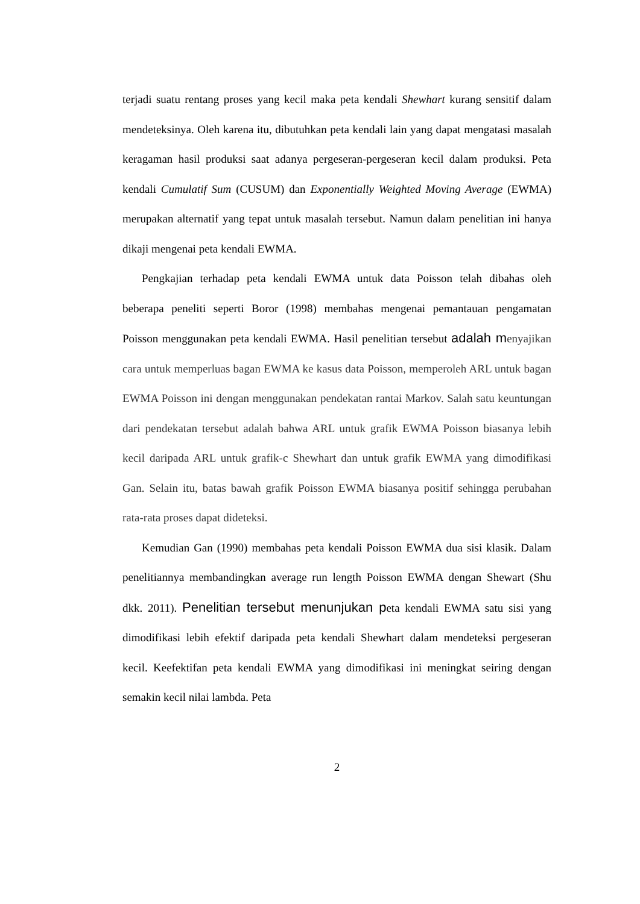terjadi suatu rentang proses yang kecil maka peta kendali Shewhart kurang sensitif dalam mendeteksinya. Oleh karena itu, dibutuhkan peta kendali lain yang dapat mengatasi masalah keragaman hasil produksi saat adanya pergeseran-pergeseran kecil dalam produksi. Peta kendali Cumulatif Sum (CUSUM) dan Exponentially Weighted Moving Average (EWMA) merupakan alternatif yang tepat untuk masalah tersebut. Namun dalam penelitian ini hanya dikaji mengenai peta kendali EWMA.
Pengkajian terhadap peta kendali EWMA untuk data Poisson telah dibahas oleh beberapa peneliti seperti Boror (1998) membahas mengenai pemantauan pengamatan Poisson menggunakan peta kendali EWMA. Hasil penelitian tersebut adalah m enyajikan cara untuk memperluas bagan EWMA ke kasus data Poisson, memperoleh ARL untuk bagan EWMA Poisson ini dengan menggunakan pendekatan rantai Markov. Salah satu keuntungan dari pendekatan tersebut adalah bahwa ARL untuk grafik EWMA Poisson biasanya lebih kecil daripada ARL untuk grafik-c Shewhart dan untuk grafik EWMA yang dimodifikasi Gan. Selain itu, batas bawah grafik Poisson EWMA biasanya positif sehingga perubahan rata-rata proses dapat dideteksi.
Kemudian Gan (1990) membahas peta kendali Poisson EWMA dua sisi klasik. Dalam penelitiannya membandingkan average run length Poisson EWMA dengan Shewart (Shu dkk. 2011). Penelitian tersebut menunjukan peta kendali EWMA satu sisi yang dimodifikasi lebih efektif daripada peta kendali Shewhart dalam mendeteksi pergeseran kecil. Keefektifan peta kendali EWMA yang dimodifikasi ini meningkat seiring dengan semakin kecil nilai lambda. Peta
2